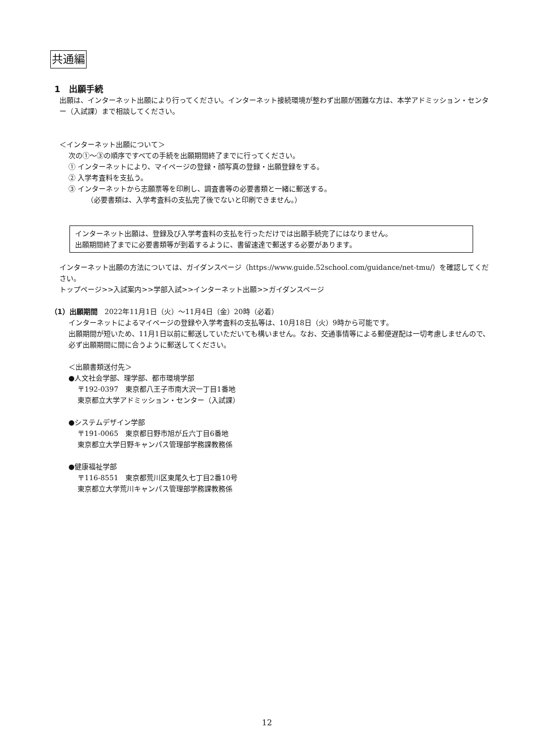共通編
1　出願手続
出願は、インターネット出願により行ってください。インターネット接続環境が整わず出願が困難な方は、本学アドミッション・センター（入試課）まで相談してください。
＜インターネット出願について＞
次の①～③の順序ですべての手続を出願期間終了までに行ってください。
① インターネットにより、マイページの登録・顔写真の登録・出願登録をする。
② 入学考査料を支払う。
③ インターネットから志願票等を印刷し、調査書等の必要書類と一緒に郵送する。
（必要書類は、入学考査料の支払完了後でないと印刷できません。）
インターネット出願は、登録及び入学考査料の支払を行っただけでは出願手続完了にはなりません。
出願期間終了までに必要書類等が到着するように、書留速達で郵送する必要があります。
インターネット出願の方法については、ガイダンスページ（https://www.guide.52school.com/guidance/net-tmu/）を確認してください。
トップページ>>入試案内>>学部入試>>インターネット出願>>ガイダンスページ
（1）出願期間　2022年11月1日（火）～11月4日（金）20時（必着）
インターネットによるマイページの登録や入学考査料の支払等は、10月18日（火）9時から可能です。
出願期間が短いため、11月1日以前に郵送していただいても構いません。なお、交通事情等による郵便遅配は一切考慮しませんので、必ず出願期間に間に合うように郵送してください。
＜出願書類送付先＞
●人文社会学部、理学部、都市環境学部
〒192-0397　東京都八王子市南大沢一丁目1番地
東京都立大学アドミッション・センター（入試課）
●システムデザイン学部
〒191-0065　東京都日野市旭が丘六丁目6番地
東京都立大学日野キャンパス管理部学務課教務係
●健康福祉学部
〒116-8551　東京都荒川区東尾久七丁目2番10号
東京都立大学荒川キャンパス管理部学務課教務係
12